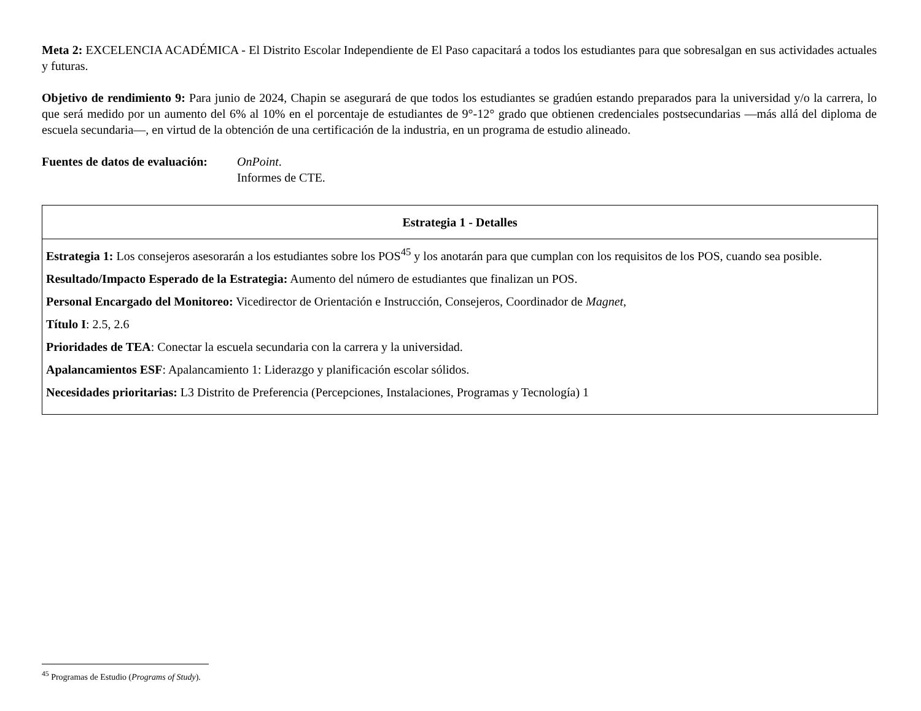Meta 2: EXCELENCIA ACADÉMICA - El Distrito Escolar Independiente de El Paso capacitará a todos los estudiantes para que sobresalgan en sus actividades actuales y futuras.
Objetivo de rendimiento 9: Para junio de 2024, Chapin se asegurará de que todos los estudiantes se gradúen estando preparados para la universidad y/o la carrera, lo que será medido por un aumento del 6% al 10% en el porcentaje de estudiantes de 9°-12° grado que obtienen credenciales postsecundarias —más allá del diploma de escuela secundaria—, en virtud de la obtención de una certificación de la industria, en un programa de estudio alineado.
Fuentes de datos de evaluación:
OnPoint.
Informes de CTE.
| Estrategia 1 - Detalles |
| --- |
| Estrategia 1: Los consejeros asesorarán a los estudiantes sobre los POS<sup>45</sup> y los anotarán para que cumplan con los requisitos de los POS, cuando sea posible. Resultado/Impacto Esperado de la Estrategia: Aumento del número de estudiantes que finalizan un POS. Personal Encargado del Monitoreo: Vicedirector de Orientación e Instrucción, Consejeros, Coordinador de Magnet , Título I : 2.5, 2.6 Prioridades de TEA : Conectar la escuela secundaria con la carrera y la universidad. Apalancamientos ESF : Apalancamiento 1: Liderazgo y planificación escolar sólidos. Necesidades prioritarias: L3 Distrito de Preferencia (Percepciones, Instalaciones, Programas y Tecnología) 1 |
<sup>45</sup> Programas de Estudio (Programs of Study).